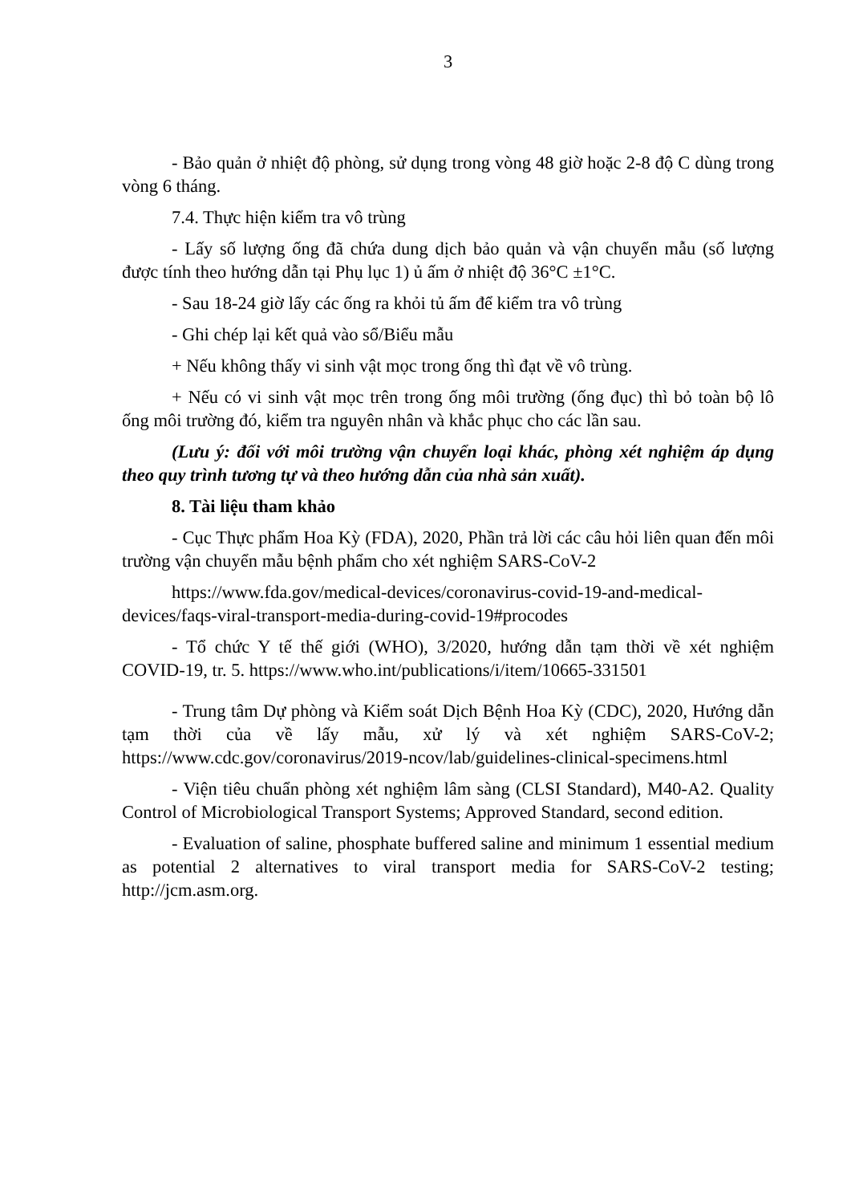3
- Bảo quản ở nhiệt độ phòng, sử dụng trong vòng 48 giờ hoặc 2-8 độ C dùng trong vòng 6 tháng.
7.4. Thực hiện kiểm tra vô trùng
- Lấy số lượng ống đã chứa dung dịch bảo quản và vận chuyển mẫu (số lượng được tính theo hướng dẫn tại Phụ lục 1) ủ ấm ở nhiệt độ 36°C ±1°C.
- Sau 18-24 giờ lấy các ống ra khỏi tủ ấm để kiểm tra vô trùng
- Ghi chép lại kết quả vào sổ/Biểu mẫu
+ Nếu không thấy vi sinh vật mọc trong ống thì đạt về vô trùng.
+ Nếu có vi sinh vật mọc trên trong ống môi trường (ống đục) thì bỏ toàn bộ lô ống môi trường đó, kiểm tra nguyên nhân và khắc phục cho các lần sau.
(Lưu ý: đối với môi trường vận chuyển loại khác, phòng xét nghiệm áp dụng theo quy trình tương tự và theo hướng dẫn của nhà sản xuất).
8. Tài liệu tham khảo
- Cục Thực phẩm Hoa Kỳ (FDA), 2020, Phần trả lời các câu hỏi liên quan đến môi trường vận chuyển mẫu bệnh phẩm cho xét nghiệm SARS-CoV-2
https://www.fda.gov/medical-devices/coronavirus-covid-19-and-medical-devices/faqs-viral-transport-media-during-covid-19#procodes
- Tổ chức Y tế thế giới (WHO), 3/2020, hướng dẫn tạm thời về xét nghiệm COVID-19, tr. 5. https://www.who.int/publications/i/item/10665-331501
- Trung tâm Dự phòng và Kiểm soát Dịch Bệnh Hoa Kỳ (CDC), 2020, Hướng dẫn tạm thời của về lấy mẫu, xử lý và xét nghiệm SARS-CoV-2; https://www.cdc.gov/coronavirus/2019-ncov/lab/guidelines-clinical-specimens.html
- Viện tiêu chuẩn phòng xét nghiệm lâm sàng (CLSI Standard), M40-A2. Quality Control of Microbiological Transport Systems; Approved Standard, second edition.
- Evaluation of saline, phosphate buffered saline and minimum 1 essential medium as potential 2 alternatives to viral transport media for SARS-CoV-2 testing; http://jcm.asm.org.